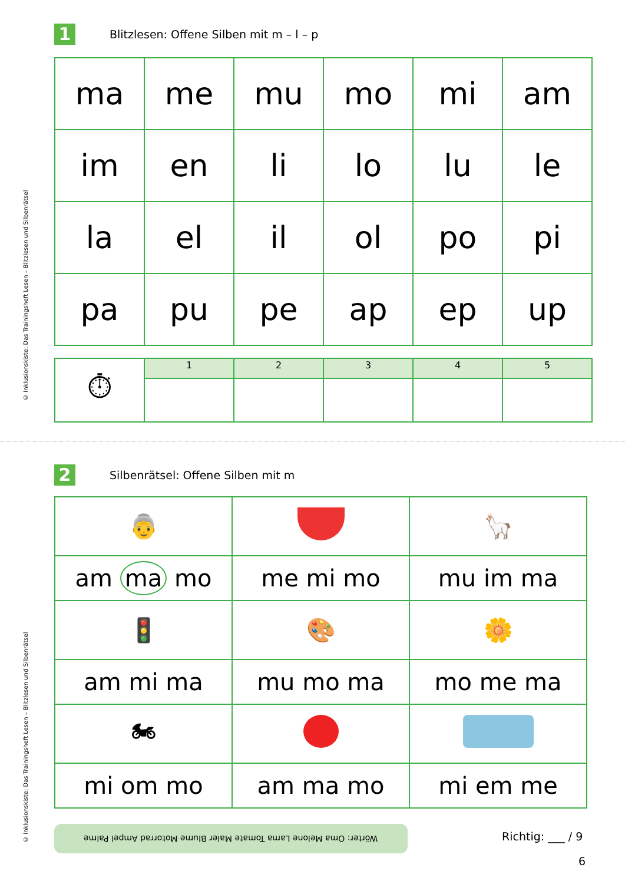© Inklusionskiste: Das Trainingsheft Lesen – Blitzlesen und Silbenrätsel
1
Blitzlesen: Offene Silben mit m – l – p
| ma | me | mu | mo | mi | am |
| im | en | li | lo | lu | le |
| la | el | il | ol | po | pi |
| pa | pu | pe | ap | ep | up |
| ⏱ | 1 | 2 | 3 | 4 | 5 |
© Inklusionskiste: Das Trainingsheft Lesen – Blitzlesen und Silbenrätsel
2
Silbenrätsel: Offene Silben mit m
| 👵 | | 🦙 |
| am ma mo | me mi mo | mu im ma |
| 🚦 | 🎨 | 🌼 |
| am mi ma | mu mo ma | mo me ma |
| 🏍 | | |
| mi om mo | am ma mo | mi em me |
Wörter: Oma Melone Lama Tomate Maler Blume Motorrad Ampel Palme
Richtig: ___ / 9
6